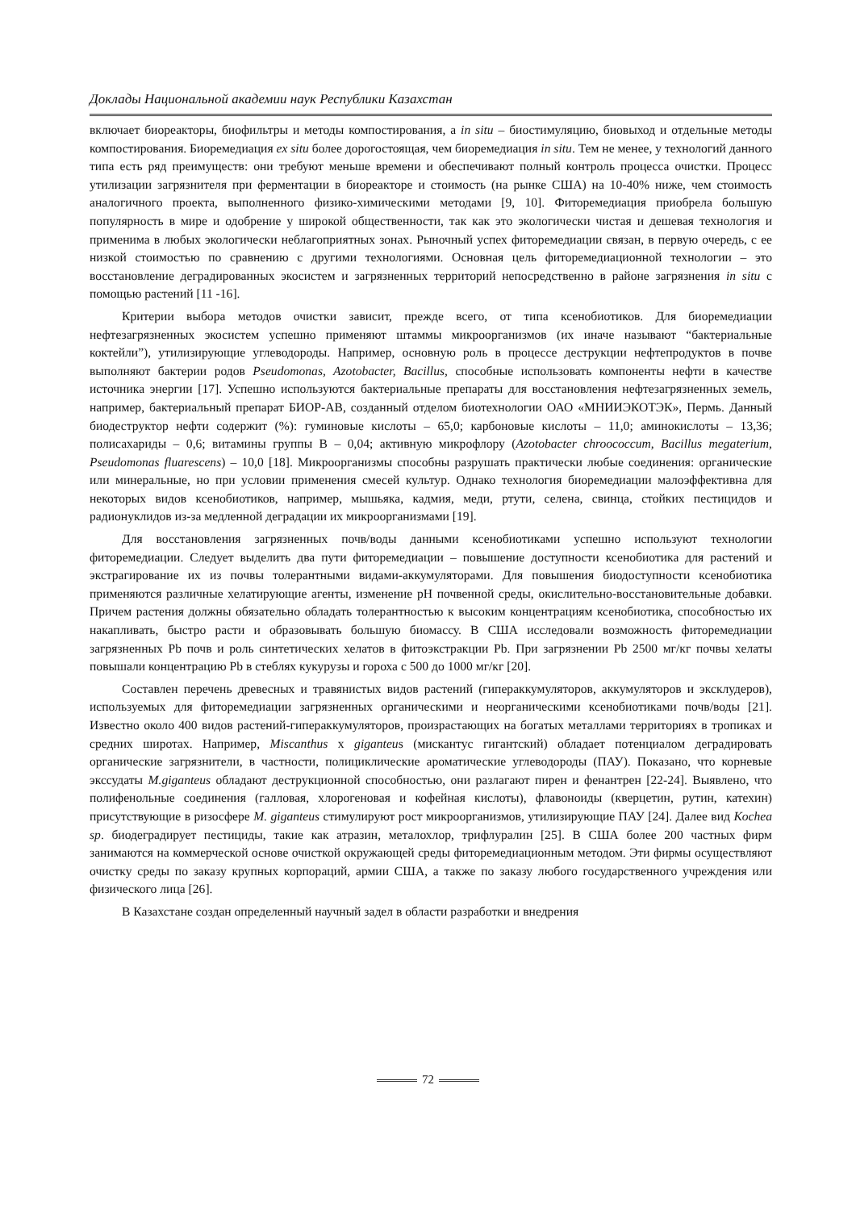Доклады Национальной академии наук Республики Казахстан
включает биореакторы, биофильтры и методы компостирования, а in situ – биостимуляцию, биовыход и отдельные методы компостирования. Биоремедиация ex situ более дорогостоящая, чем биоремедиация in situ. Тем не менее, у технологий данного типа есть ряд преимуществ: они требуют меньше времени и обеспечивают полный контроль процесса очистки. Процесс утилизации загрязнителя при ферментации в биореакторе и стоимость (на рынке США) на 10-40% ниже, чем стоимость аналогичного проекта, выполненного физико-химическими методами [9, 10]. Фиторемедиация приобрела большую популярность в мире и одобрение у широкой общественности, так как это экологически чистая и дешевая технология и применима в любых экологически неблагоприятных зонах. Рыночный успех фиторемедиации связан, в первую очередь, с ее низкой стоимостью по сравнению с другими технологиями. Основная цель фиторемедиационной технологии – это восстановление деградированных экосистем и загрязненных территорий непосредственно в районе загрязнения in situ с помощью растений [11 -16].
Критерии выбора методов очистки зависит, прежде всего, от типа ксенобиотиков. Для биоремедиации нефтезагрязненных экосистем успешно применяют штаммы микроорганизмов (их иначе называют “бактериальные коктейли”), утилизирующие углеводороды. Например, основную роль в процессе деструкции нефтепродуктов в почве выполняют бактерии родов Pseudomonas, Azotobacter, Bacillus, способные использовать компоненты нефти в качестве источника энергии [17]. Успешно используются бактериальные препараты для восстановления нефтезагрязненных земель, например, бактериальный препарат БИОР-АВ, созданный отделом биотехнологии ОАО «МНИИЭКОТЭК», Пермь. Данный биодеструктор нефти содержит (%): гуминовые кислоты – 65,0; карбоновые кислоты – 11,0; аминокислоты – 13,36; полисахариды – 0,6; витамины группы В – 0,04; активную микрофлору (Azotobacter chroococcum, Bacillus megaterium, Pseudomonas fluarescens) – 10,0 [18]. Микроорганизмы способны разрушать практически любые соединения: органические или минеральные, но при условии применения смесей культур. Однако технология биоремедиации малоэффективна для некоторых видов ксенобиотиков, например, мышьяка, кадмия, меди, ртути, селена, свинца, стойких пестицидов и радионуклидов из-за медленной деградации их микроорганизмами [19].
Для восстановления загрязненных почв/воды данными ксенобиотиками успешно используют технологии фиторемедиации. Следует выделить два пути фиторемедиации – повышение доступности ксенобиотика для растений и экстрагирование их из почвы толерантными видами-аккумуляторами. Для повышения биодоступности ксенобиотика применяются различные хелатирующие агенты, изменение pH почвенной среды, окислительно-восстановительные добавки. Причем растения должны обязательно обладать толерантностью к высоким концентрациям ксенобиотика, способностью их накапливать, быстро расти и образовывать большую биомассу. В США исследовали возможность фиторемедиации загрязненных Pb почв и роль синтетических хелатов в фитоэкстракции Pb. При загрязнении Pb 2500 мг/кг почвы хелаты повышали концентрацию Pb в стеблях кукурузы и гороха с 500 до 1000 мг/кг [20].
Составлен перечень древесных и травянистых видов растений (гипераккумуляторов, аккумуляторов и эксклудеров), используемых для фиторемедиации загрязненных органическими и неорганическими ксенобиотиками почв/воды [21]. Известно около 400 видов растений-гипераккумуляторов, произрастающих на богатых металлами территориях в тропиках и средних широтах. Например, Miscanthus x giganteus (мискантус гигантский) обладает потенциалом деградировать органические загрязнители, в частности, полициклические ароматические углеводороды (ПАУ). Показано, что корневые экссудаты M.giganteus обладают деструкционной способностью, они разлагают пирен и фенантрен [22-24]. Выявлено, что полифенольные соединения (галловая, хлорогеновая и кофейная кислоты), флавоноиды (кверцетин, рутин, катехин) присутствующие в ризосфере M. giganteus стимулируют рост микроорганизмов, утилизирующие ПАУ [24]. Далее вид Kochea sp. биодеградирует пестициды, такие как атразин, металохлор, трифлуралин [25]. В США более 200 частных фирм занимаются на коммерческой основе очисткой окружающей среды фиторемедиационным методом. Эти фирмы осуществляют очистку среды по заказу крупных корпораций, армии США, а также по заказу любого государственного учреждения или физического лица [26].
В Казахстане создан определенный научный задел в области разработки и внедрения
72